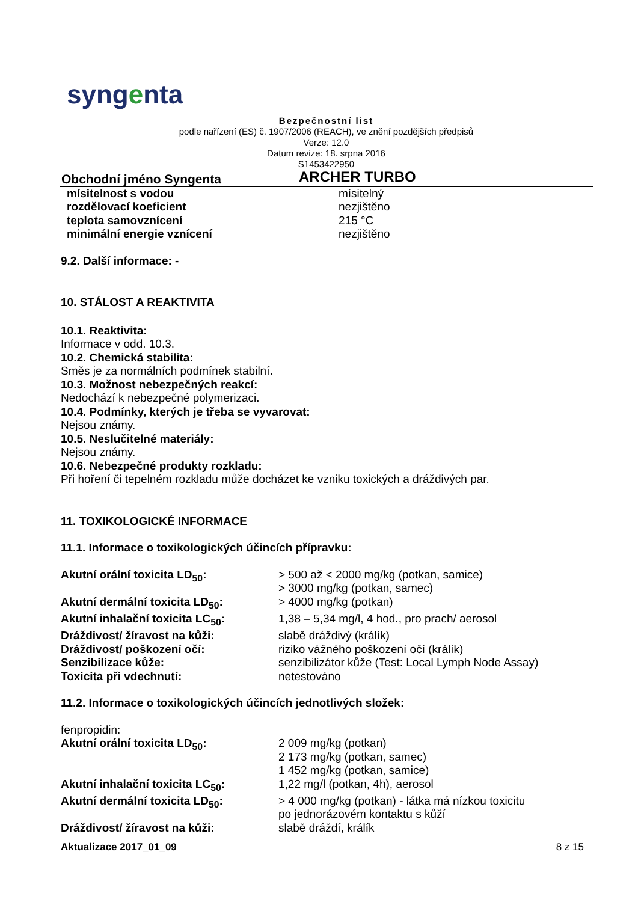syngenta
Bezpečnostní list
podle nařízení (ES) č. 1907/2006 (REACH), ve znění pozdějších předpisů
Verze: 12.0
Datum revize: 18. srpna 2016
S1453422950
| Obchodní jméno Syngenta | ARCHER TURBO |
| mísitelnost s vodou | mísitelný |
| rozdělovací koeficient | nezjištěno |
| teplota samovznícení | 215 °C |
| minimální energie vznícení | nezjištěno |
9.2. Další informace: -
10. STÁLOST A REAKTIVITA
10.1. Reaktivita:
Informace v odd. 10.3.
10.2. Chemická stabilita:
Směs je za normálních podmínek stabilní.
10.3. Možnost nebezpečných reakcí:
Nedochází k nebezpečné polymerizaci.
10.4. Podmínky, kterých je třeba se vyvarovat:
Nejsou známy.
10.5. Neslučitelné materiály:
Nejsou známy.
10.6. Nebezpečné produkty rozkladu:
Při hoření či tepelném rozkladu může docházet ke vzniku toxických a dráždivých par.
11. TOXIKOLOGICKÉ INFORMACE
11.1. Informace o toxikologických účincích přípravku:
| Akutní orální toxicita LD<sub>50</sub>: | > 500 až < 2000 mg/kg (potkan, samice) > 3000 mg/kg (potkan, samec) |
| Akutní dermální toxicita LD<sub>50</sub>: | > 4000 mg/kg (potkan) |
| Akutní inhalační toxicita LC<sub>50</sub>: | 1,38 – 5,34 mg/l, 4 hod., pro prach/ aerosol |
| Dráždivost/ žíravost na kůži: | slabě dráždivý (králík) |
| Dráždivost/ poškození očí: | riziko vážného poškození očí (králík) |
| Senzibilizace kůže: | senzibilizátor kůže (Test: Local Lymph Node Assay) |
| Toxicita při vdechnutí: | netestováno |
11.2. Informace o toxikologických účincích jednotlivých složek:
fenpropidin:
| Akutní orální toxicita LD<sub>50</sub>: | 2 009 mg/kg (potkan) 2 173 mg/kg (potkan, samec) 1 452 mg/kg (potkan, samice) |
| Akutní inhalační toxicita LC<sub>50</sub>: | 1,22 mg/l (potkan, 4h), aerosol |
| Akutní dermální toxicita LD<sub>50</sub>: | > 4 000 mg/kg (potkan) - látka má nízkou toxicitu po jednorázovém kontaktu s kůží |
| Dráždivost/ žíravost na kůži: | slabě dráždí, králík |
Aktualizace 2017_01_09 8 z 15